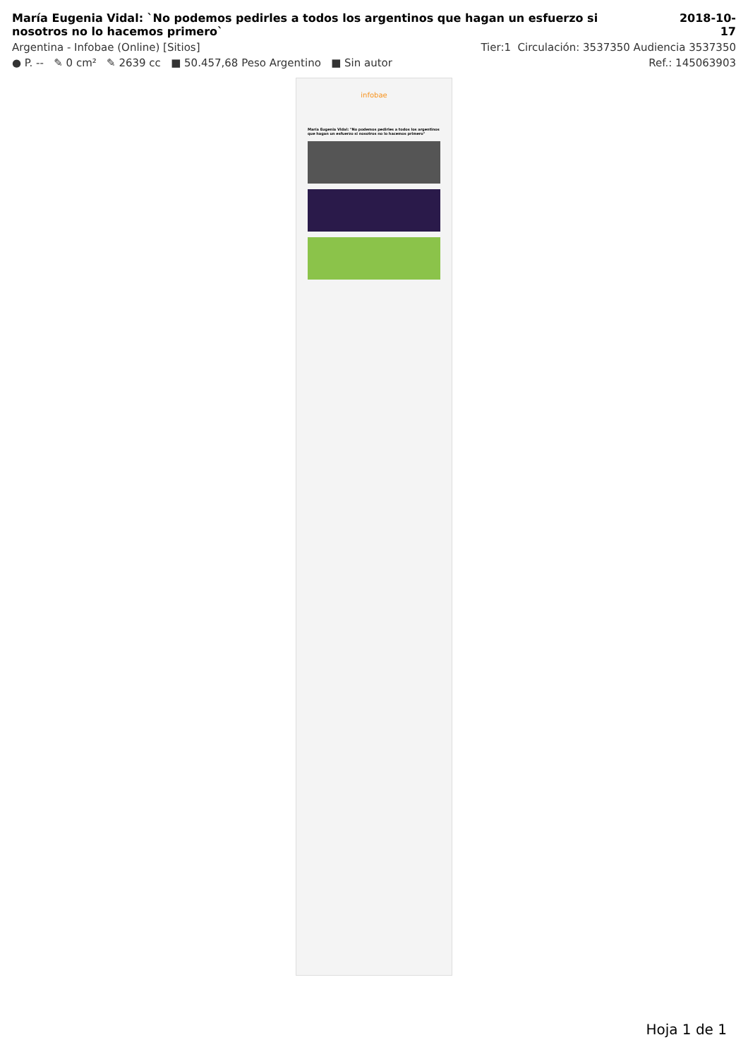María Eugenia Vidal: `No podemos pedirles a todos los argentinos que hagan un esfuerzo si nosotros no lo hacemos primero`
2018-10-17
Argentina - Infobae (Online) [Sitios] Tier:1 Circulación: 3537350 Audiencia 3537350
● P. -- ✎ 0 cm² ✎ 2639 cc ■ 50.457,68 Peso Argentino ■ Sin autor Ref.: 145063903
infobae
María Eugenia Vidal: "No podemos pedirles a todos los argentinos que hagan un esfuerzo si nosotros no lo hacemos primero"
Hoja 1 de 1